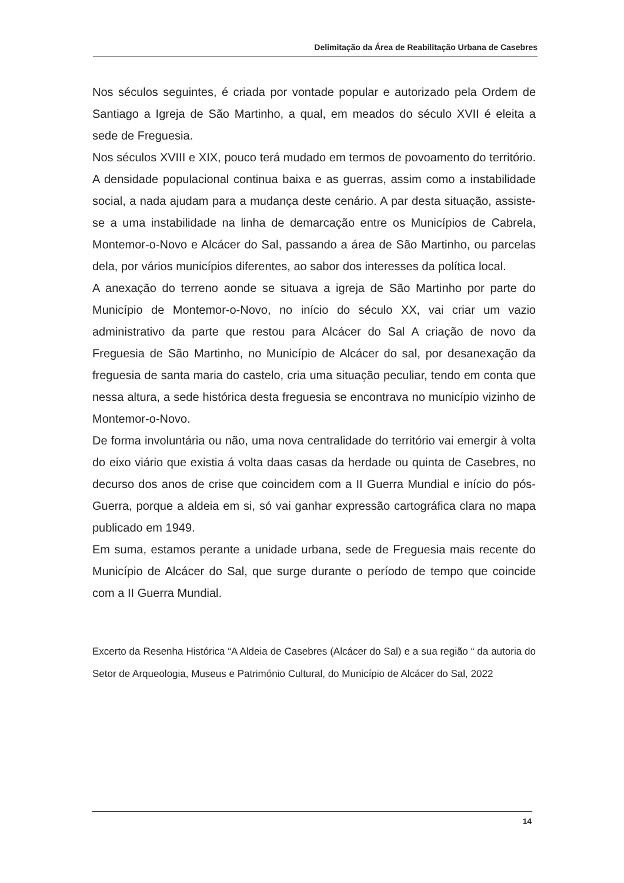Delimitação da Área de Reabilitação Urbana de Casebres
Nos séculos seguintes, é criada por vontade popular e autorizado pela Ordem de Santiago a Igreja de São Martinho, a qual, em meados do século XVII é eleita a sede de Freguesia.
Nos séculos XVIII e XIX, pouco terá mudado em termos de povoamento do território. A densidade populacional continua baixa e as guerras, assim como a instabilidade social, a nada ajudam para a mudança deste cenário. A par desta situação, assiste-se a uma instabilidade na linha de demarcação entre os Municípios de Cabrela, Montemor-o-Novo e Alcácer do Sal, passando a área de São Martinho, ou parcelas dela, por vários municípios diferentes, ao sabor dos interesses da política local.
A anexação do terreno aonde se situava a igreja de São Martinho por parte do Município de Montemor-o-Novo, no início do século XX, vai criar um vazio administrativo da parte que restou para Alcácer do Sal A criação de novo da Freguesia de São Martinho, no Município de Alcácer do sal, por desanexação da freguesia de santa maria do castelo, cria uma situação peculiar, tendo em conta que nessa altura, a sede histórica desta freguesia se encontrava no município vizinho de Montemor-o-Novo.
De forma involuntária ou não, uma nova centralidade do território vai emergir à volta do eixo viário que existia á volta daas casas da herdade ou quinta de Casebres, no decurso dos anos de crise que coincidem com a II Guerra Mundial e início do pós-Guerra, porque a aldeia em si, só vai ganhar expressão cartográfica clara no mapa publicado em 1949.
Em suma, estamos perante a unidade urbana, sede de Freguesia mais recente do Município de Alcácer do Sal, que surge durante o período de tempo que coincide com a II Guerra Mundial.
Excerto da Resenha Histórica “A Aldeia de Casebres (Alcácer do Sal) e a sua região “ da autoria do Setor de Arqueologia, Museus e Património Cultural, do Município de Alcácer do Sal, 2022
14